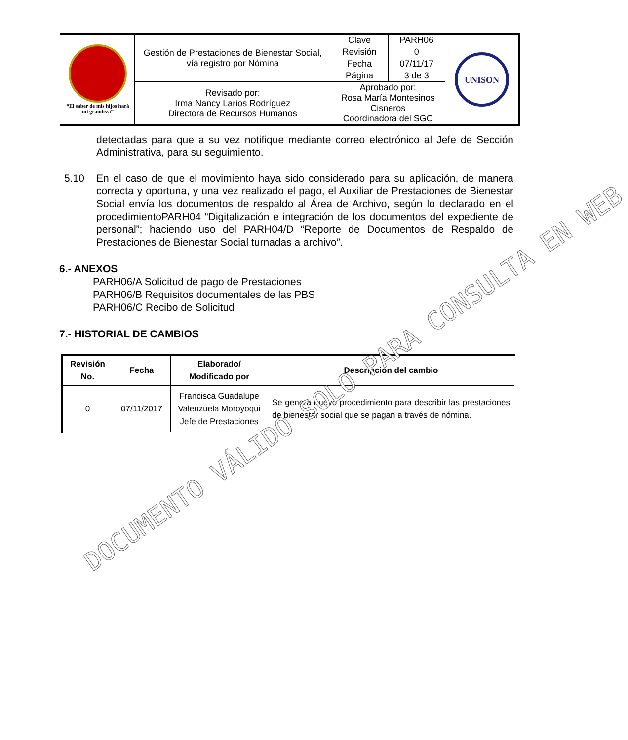| “El saber de mis hijos hará mi grandeza” | Gestión de Prestaciones de Bienestar Social, vía registro por Nómina | | Clave | PARH06 | UNISON |
| | | | Revisión | 0 | |
| | | | Fecha | 07/11/17 | |
| | | | Página | 3 de 3 | |
| | Revisado por: Irma Nancy Larios Rodríguez Directora de Recursos Humanos | Aprobado por: Rosa María Montesinos Cisneros Coordinadora del SGC | | | |
detectadas para que a su vez notifique mediante correo electrónico al Jefe de Sección Administrativa, para su seguimiento.
5.10 En el caso de que el movimiento haya sido considerado para su aplicación, de manera correcta y oportuna, y una vez realizado el pago, el Auxiliar de Prestaciones de Bienestar Social envía los documentos de respaldo al Área de Archivo, según lo declarado en el procedimientoPARH04 “Digitalización e integración de los documentos del expediente de personal”; haciendo uso del PARH04/D “Reporte de Documentos de Respaldo de Prestaciones de Bienestar Social turnadas a archivo”.
6.- ANEXOS
PARH06/A Solicitud de pago de Prestaciones
PARH06/B Requisitos documentales de las PBS
PARH06/C Recibo de Solicitud
7.- HISTORIAL DE CAMBIOS
| Revisión No. | Fecha | Elaborado/ Modificado por | Descripción del cambio |
| --- | --- | --- | --- |
| 0 | 07/11/2017 | Francisca Guadalupe Valenzuela Moroyoqui Jefe de Prestaciones | Se genera nuevo procedimiento para describir las prestaciones de bienestar social que se pagan a través de nómina. |
DOCUMENTO VÁLIDO SOLO PARA CONSULTA EN WEB